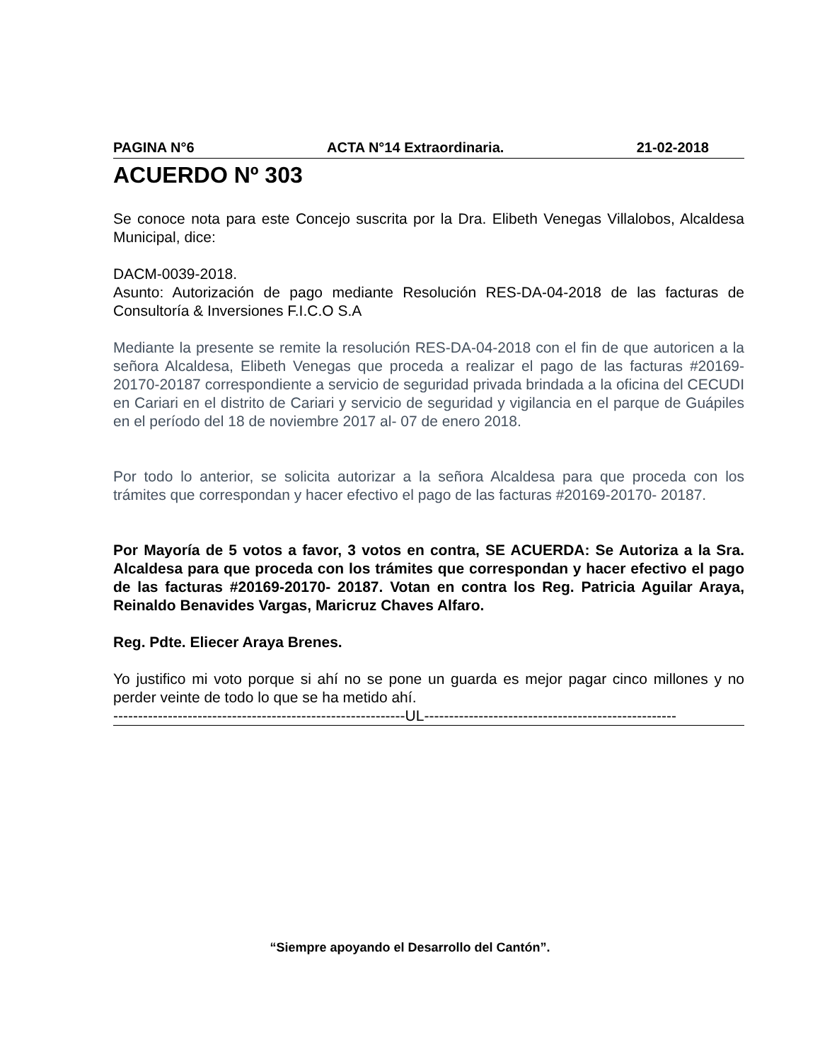PAGINA N°6 ACTA N°14 Extraordinaria. 21-02-2018
ACUERDO Nº 303
Se conoce nota para este Concejo suscrita por la Dra. Elibeth Venegas Villalobos, Alcaldesa Municipal, dice:
DACM-0039-2018.
Asunto: Autorización de pago mediante Resolución RES-DA-04-2018 de las facturas de Consultoría & Inversiones F.I.C.O S.A
Mediante la presente se remite la resolución RES-DA-04-2018 con el fin de que autoricen a la señora Alcaldesa, Elibeth Venegas que proceda a realizar el pago de las facturas #20169-20170-20187 correspondiente a servicio de seguridad privada brindada a la oficina del CECUDI en Cariari en el distrito de Cariari y servicio de seguridad y vigilancia en el parque de Guápiles en el período del 18 de noviembre 2017 al- 07 de enero 2018.
Por todo lo anterior, se solicita autorizar a la señora Alcaldesa para que proceda con los trámites que correspondan y hacer efectivo el pago de las facturas #20169-20170- 20187.
Por Mayoría de 5 votos a favor, 3 votos en contra, SE ACUERDA: Se Autoriza a la Sra. Alcaldesa para que proceda con los trámites que correspondan y hacer efectivo el pago de las facturas #20169-20170- 20187. Votan en contra los Reg. Patricia Aguilar Araya, Reinaldo Benavides Vargas, Maricruz Chaves Alfaro.
Reg. Pdte. Eliecer Araya Brenes.
Yo justifico mi voto porque si ahí no se pone un guarda es mejor pagar cinco millones y no perder veinte de todo lo que se ha metido ahí.
-----------------------------------------------------------UL---------------------------------------------------
“Siempre apoyando el Desarrollo del Cantón”.